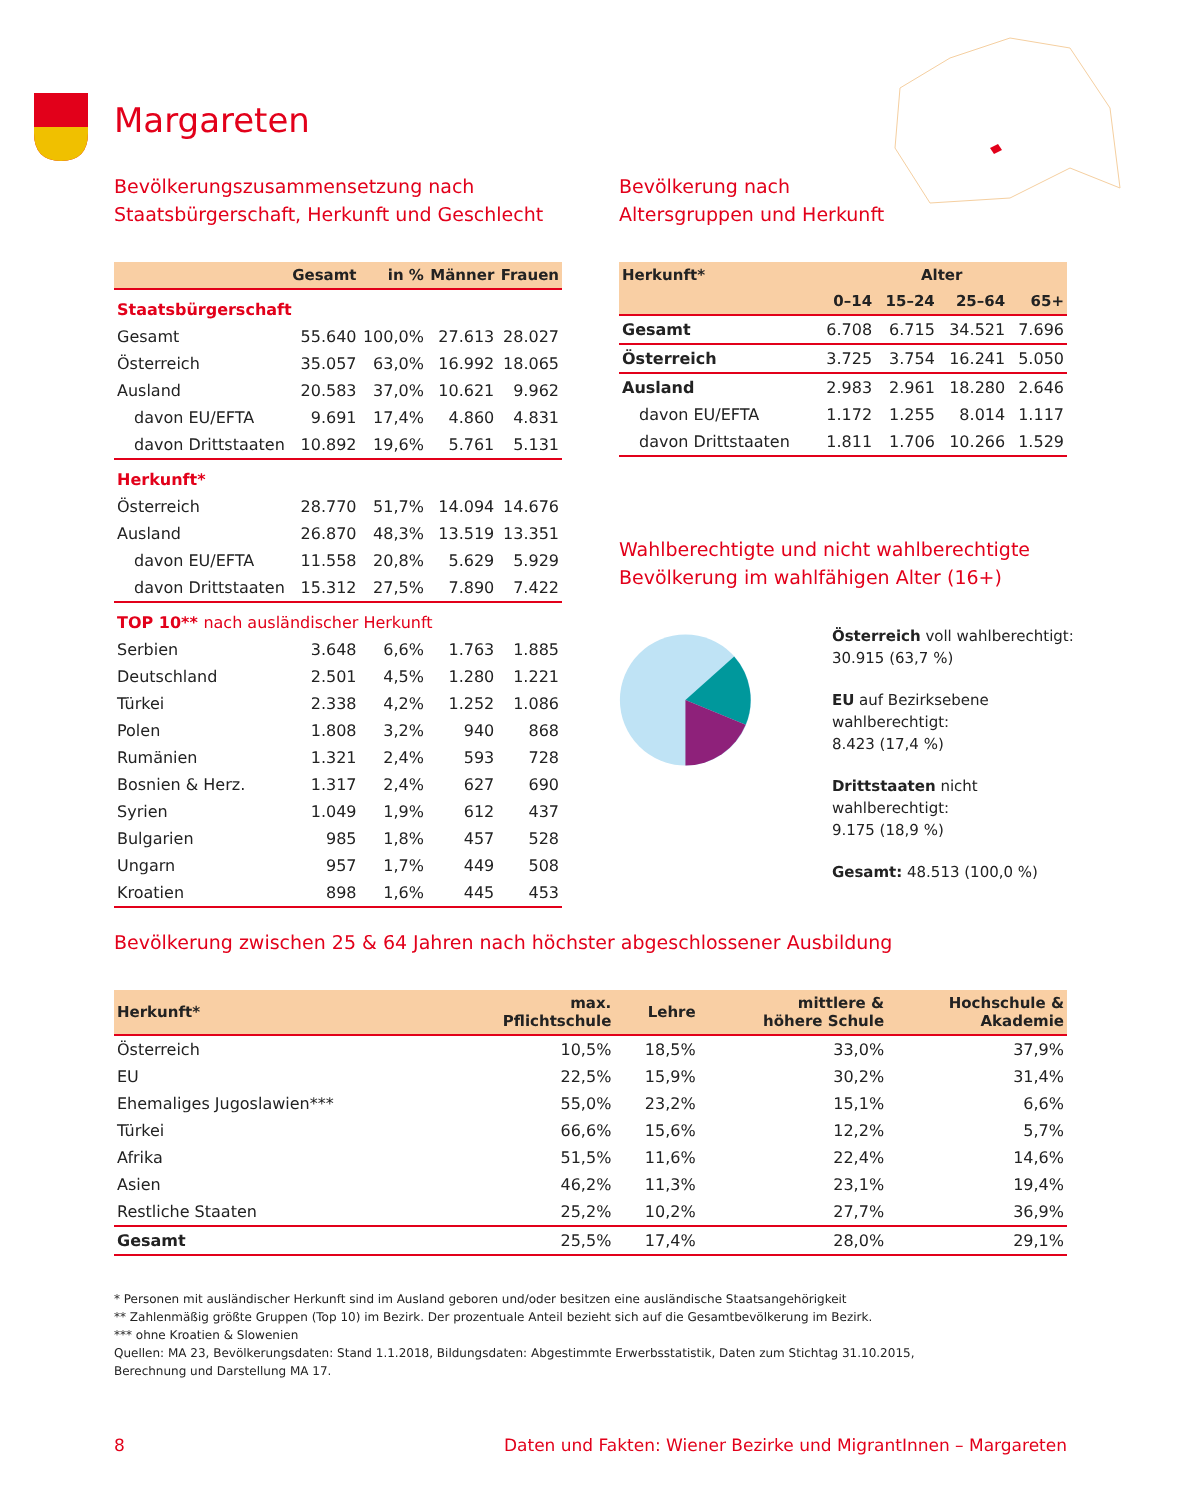Margareten
Bevölkerungszusammensetzung nach
Staatsbürgerschaft, Herkunft und Geschlecht
| | Gesamt | in % | Männer | Frauen |
| --- | --- | --- | --- | --- |
| Staatsbürgerschaft | | | | |
| Gesamt | 55.640 | 100,0% | 27.613 | 28.027 |
| Österreich | 35.057 | 63,0% | 16.992 | 18.065 |
| Ausland | 20.583 | 37,0% | 10.621 | 9.962 |
| davon EU/EFTA | 9.691 | 17,4% | 4.860 | 4.831 |
| davon Drittstaaten | 10.892 | 19,6% | 5.761 | 5.131 |
| Herkunft* | | | | |
| Österreich | 28.770 | 51,7% | 14.094 | 14.676 |
| Ausland | 26.870 | 48,3% | 13.519 | 13.351 |
| davon EU/EFTA | 11.558 | 20,8% | 5.629 | 5.929 |
| davon Drittstaaten | 15.312 | 27,5% | 7.890 | 7.422 |
| TOP 10** nach ausländischer Herkunft | | | | |
| Serbien | 3.648 | 6,6% | 1.763 | 1.885 |
| Deutschland | 2.501 | 4,5% | 1.280 | 1.221 |
| Türkei | 2.338 | 4,2% | 1.252 | 1.086 |
| Polen | 1.808 | 3,2% | 940 | 868 |
| Rumänien | 1.321 | 2,4% | 593 | 728 |
| Bosnien & Herz. | 1.317 | 2,4% | 627 | 690 |
| Syrien | 1.049 | 1,9% | 612 | 437 |
| Bulgarien | 985 | 1,8% | 457 | 528 |
| Ungarn | 957 | 1,7% | 449 | 508 |
| Kroatien | 898 | 1,6% | 445 | 453 |
Bevölkerung nach
Altersgruppen und Herkunft
| Herkunft* | Alter | | | |
| --- | --- | --- | --- | --- |
| | 0–14 | 15–24 | 25–64 | 65+ |
| Gesamt | 6.708 | 6.715 | 34.521 | 7.696 |
| Österreich | 3.725 | 3.754 | 16.241 | 5.050 |
| Ausland | 2.983 | 2.961 | 18.280 | 2.646 |
| davon EU/EFTA | 1.172 | 1.255 | 8.014 | 1.117 |
| davon Drittstaaten | 1.811 | 1.706 | 10.266 | 1.529 |
Wahlberechtigte und nicht wahlberechtigte
Bevölkerung im wahlfähigen Alter (16+)
Österreich voll wahlberechtigt:
30.915 (63,7 %)
EU auf Bezirksebene wahlberechtigt:
8.423 (17,4 %)
Drittstaaten nicht wahlberechtigt:
9.175 (18,9 %)
Gesamt: 48.513 (100,0 %)
Bevölkerung zwischen 25 & 64 Jahren nach höchster abgeschlossener Ausbildung
| Herkunft* | max. Pflichtschule | Lehre | mittlere & höhere Schule | Hochschule & Akademie |
| --- | --- | --- | --- | --- |
| Österreich | 10,5% | 18,5% | 33,0% | 37,9% |
| EU | 22,5% | 15,9% | 30,2% | 31,4% |
| Ehemaliges Jugoslawien*** | 55,0% | 23,2% | 15,1% | 6,6% |
| Türkei | 66,6% | 15,6% | 12,2% | 5,7% |
| Afrika | 51,5% | 11,6% | 22,4% | 14,6% |
| Asien | 46,2% | 11,3% | 23,1% | 19,4% |
| Restliche Staaten | 25,2% | 10,2% | 27,7% | 36,9% |
| Gesamt | 25,5% | 17,4% | 28,0% | 29,1% |
* Personen mit ausländischer Herkunft sind im Ausland geboren und/oder besitzen eine ausländische Staatsangehörigkeit
** Zahlenmäßig größte Gruppen (Top 10) im Bezirk. Der prozentuale Anteil bezieht sich auf die Gesamtbevölkerung im Bezirk.
*** ohne Kroatien & Slowenien
Quellen: MA 23, Bevölkerungsdaten: Stand 1.1.2018, Bildungsdaten: Abgestimmte Erwerbsstatistik, Daten zum Stichtag 31.10.2015,
Berechnung und Darstellung MA 17.
8 Daten und Fakten: Wiener Bezirke und MigrantInnen – Margareten